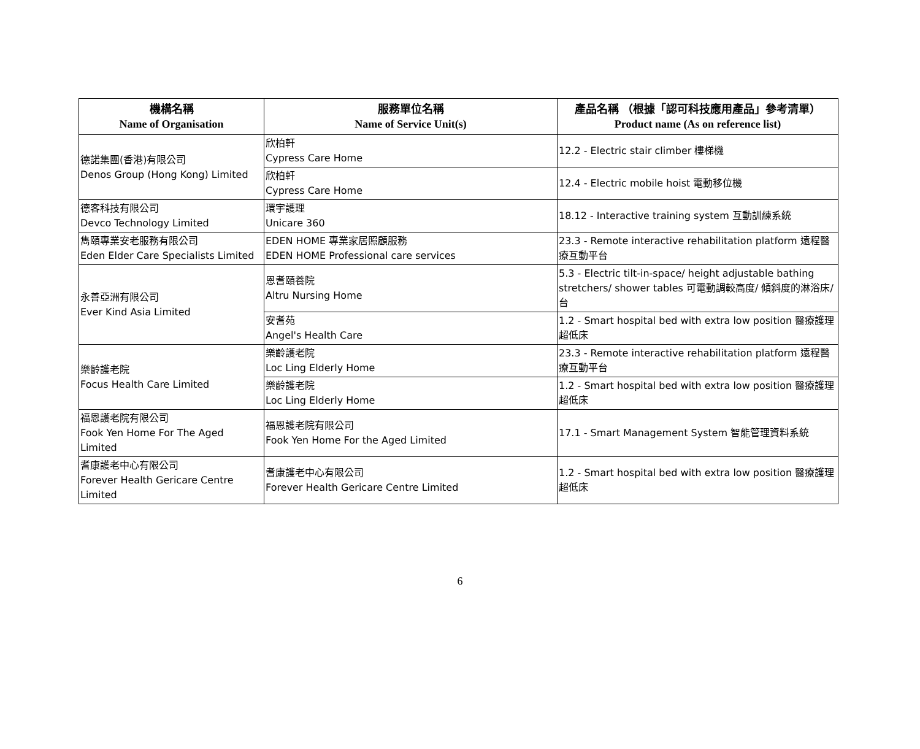| 機構名稱 Name of Organisation | 服務單位名稱 Name of Service Unit(s) | 產品名稱 （根據「認可科技應用產品」參考清單） Product name (As on reference list) |
| --- | --- | --- |
| 德諾集團(香港)有限公司 Denos Group (Hong Kong) Limited | 欣柏軒 Cypress Care Home | 12.2 - Electric stair climber 樓梯機 |
| | 欣柏軒 Cypress Care Home | 12.4 - Electric mobile hoist 電動移位機 |
| 德客科技有限公司 Devco Technology Limited | 環宇護理 Unicare 360 | 18.12 - Interactive training system 互動訓練系統 |
| 雋頤專業安老服務有限公司 Eden Elder Care Specialists Limited | EDEN HOME 專業家居照顧服務 EDEN HOME Professional care services | 23.3 - Remote interactive rehabilitation platform 遠程醫療互動平台 |
| 永善亞洲有限公司 Ever Kind Asia Limited | 恩耆頤養院 Altru Nursing Home | 5.3 - Electric tilt-in-space/ height adjustable bathing stretchers/ shower tables 可電動調較高度/ 傾斜度的淋浴床/ 台 |
| | 安耆苑 Angel's Health Care | 1.2 - Smart hospital bed with extra low position 醫療護理超低床 |
| 樂齡護老院 Focus Health Care Limited | 樂齡護老院 Loc Ling Elderly Home | 23.3 - Remote interactive rehabilitation platform 遠程醫療互動平台 |
| | 樂齡護老院 Loc Ling Elderly Home | 1.2 - Smart hospital bed with extra low position 醫療護理超低床 |
| 福恩護老院有限公司 Fook Yen Home For The Aged Limited | 福恩護老院有限公司 Fook Yen Home For the Aged Limited | 17.1 - Smart Management System 智能管理資料系統 |
| 耆康護老中心有限公司 Forever Health Gericare Centre Limited | 耆康護老中心有限公司 Forever Health Gericare Centre Limited | 1.2 - Smart hospital bed with extra low position 醫療護理超低床 |
6